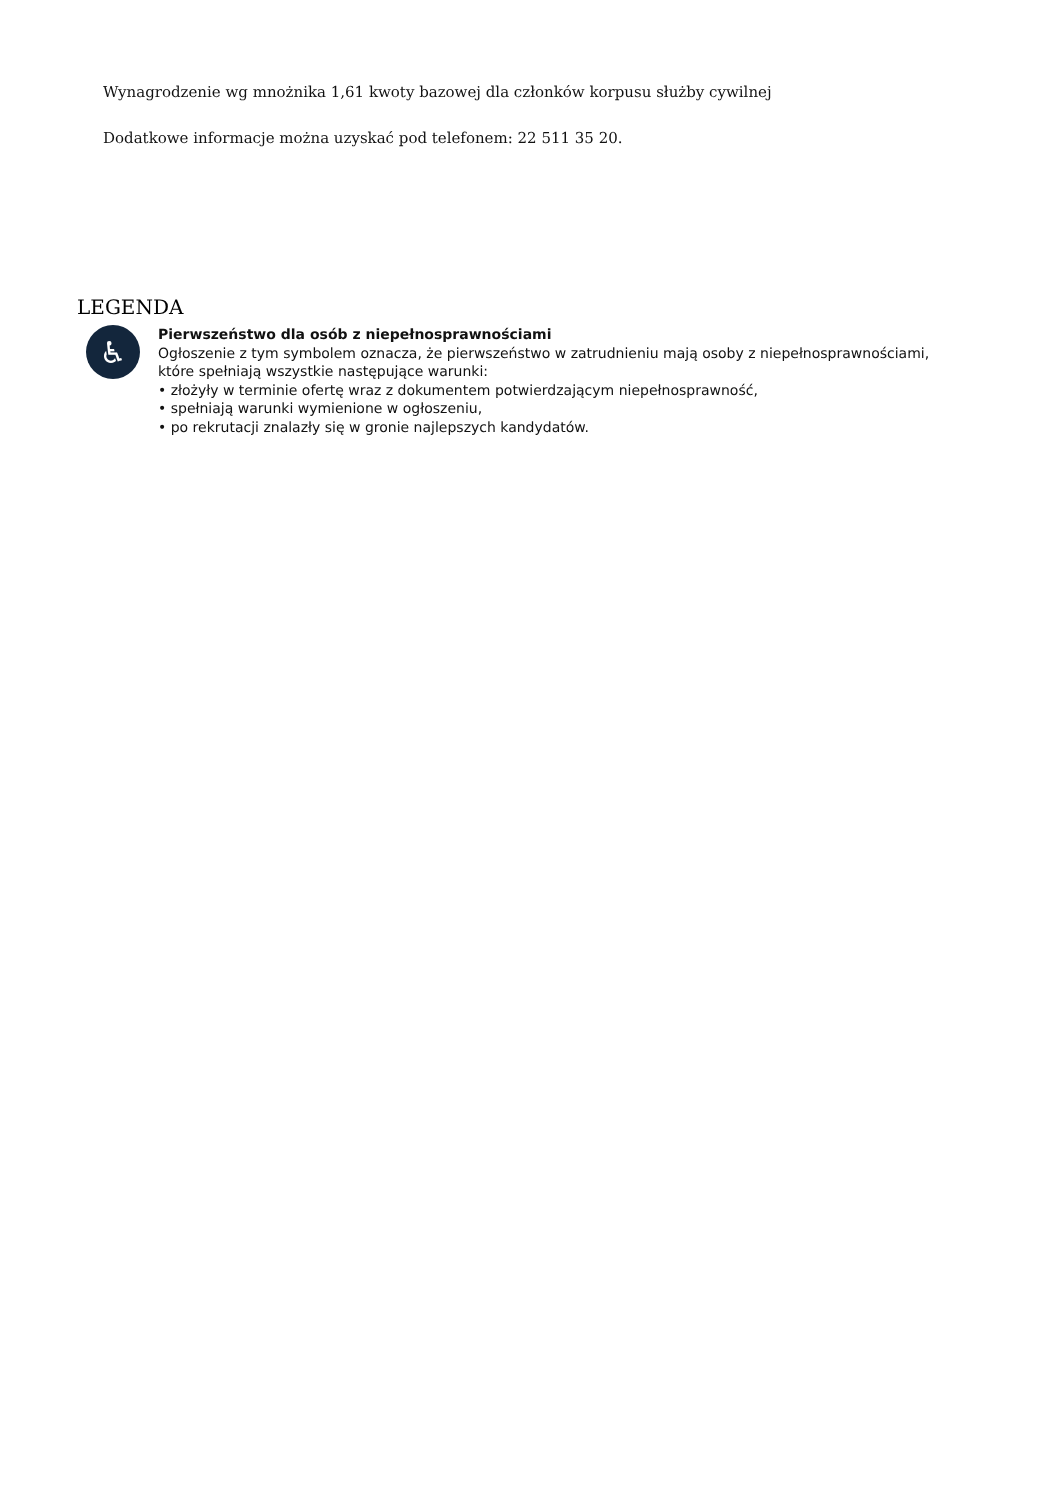Wynagrodzenie wg mnożnika 1,61 kwoty bazowej dla członków korpusu służby cywilnej
Dodatkowe informacje można uzyskać pod telefonem: 22 511 35 20.
LEGENDA
♿
Pierwszeństwo dla osób z niepełnosprawnościami
Ogłoszenie z tym symbolem oznacza, że pierwszeństwo w zatrudnieniu mają osoby z niepełnosprawnościami,
które spełniają wszystkie następujące warunki:
• złożyły w terminie ofertę wraz z dokumentem potwierdzającym niepełnosprawność,
• spełniają warunki wymienione w ogłoszeniu,
• po rekrutacji znalazły się w gronie najlepszych kandydatów.